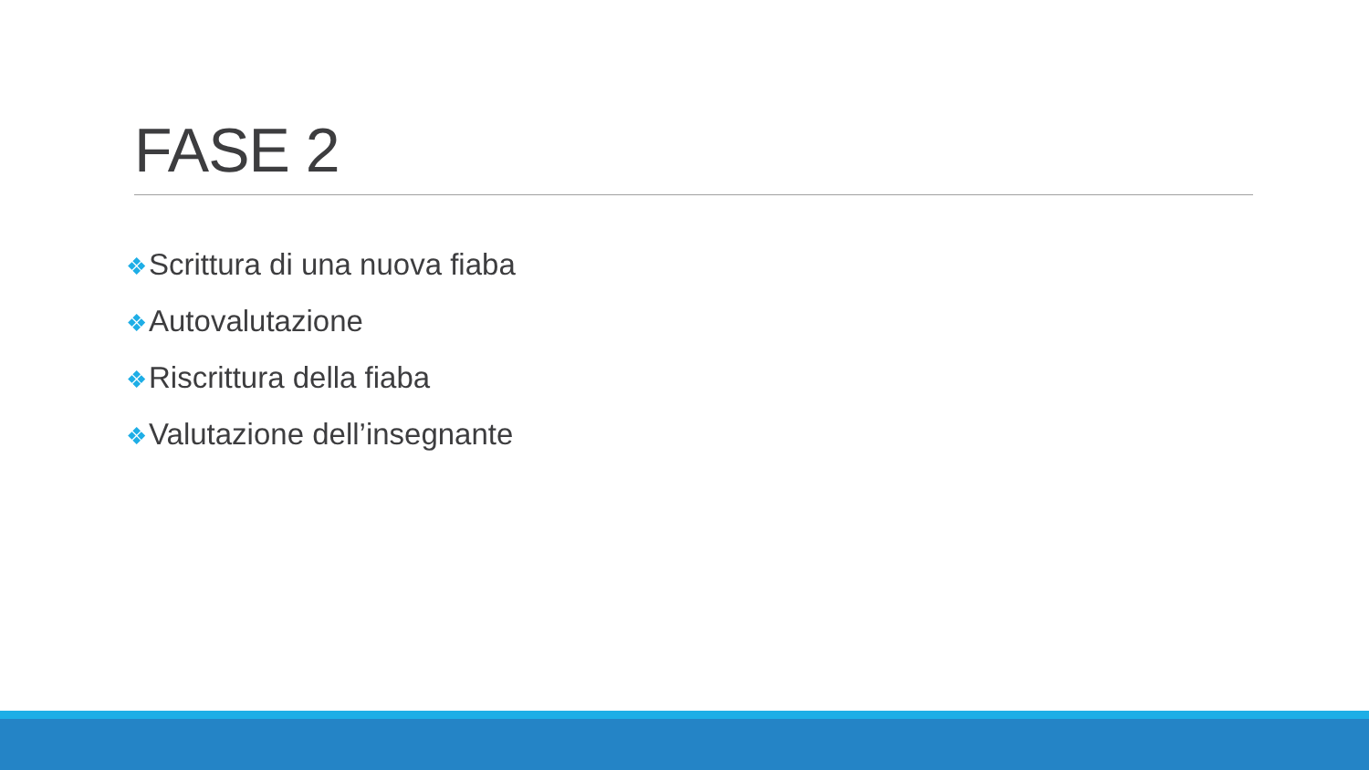FASE 2
❖Scrittura di una nuova fiaba
❖Autovalutazione
❖Riscrittura della fiaba
❖Valutazione dell’insegnante